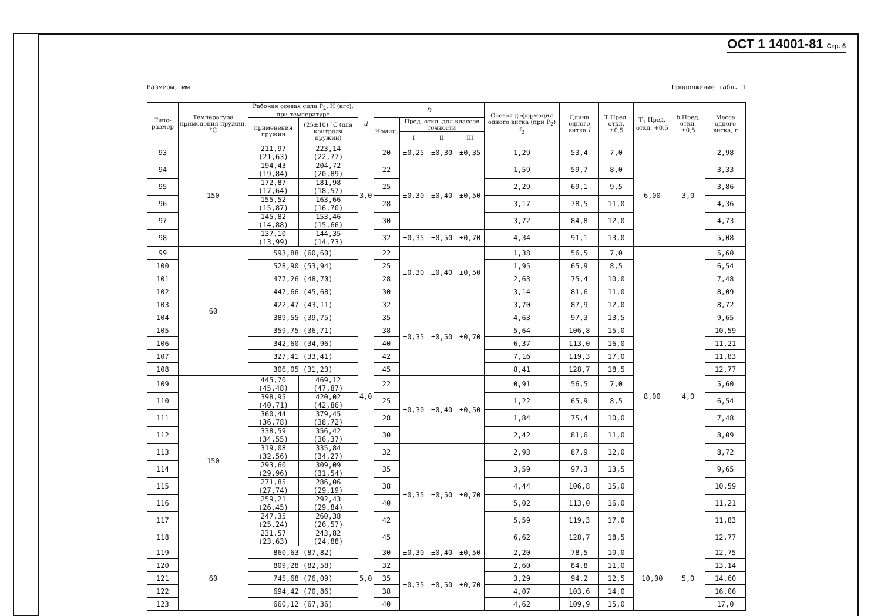ОСТ 1 14001-81 Стр. 6
Размеры, мм Продолжение табл. 1
| Типо-размер | Температура применения пружин, °C | Рабочая осевая сила P<sub>2</sub>, Н (кгс), при температуре | | d | D | | | | Осевая деформация одного витка (при P<sub>2</sub>) f<sub>2</sub> | Длина одного витка l | T Пред. откл. ±0,5 | T<sub>1</sub> Пред. откл. +0,5 | b Пред. откл. ±0,5 | Масса одного витка, г |
| --- | --- | --- | --- | --- | --- | --- | --- | --- | --- | --- | --- | --- | --- | --- |
| | | применения пружин | (25±10) °C (для контроля пружин) | | Номин. | Пред. откл. для классов точности | | | | | | | | |
| | | | | | | I | II | III | | | | | | |
| 93 | 150 | 211,97 (21,63) | 223,14 (22,77) | 3,0 | 20 | ±0,25 | ±0,30 | ±0,35 | 1,29 | 53,4 | 7,0 | 6,00 | 3,0 | 2,98 |
| 94 | | 194,43 (19,84) | 204,72 (20,89) | | 22 | ±0,30 | ±0,40 | ±0,50 | 1,59 | 59,7 | 8,0 | | | 3,33 |
| 95 | | 172,87 (17,64) | 181,98 (18,57) | | 25 | | | | 2,29 | 69,1 | 9,5 | | | 3,86 |
| 96 | | 155,52 (15,87) | 163,66 (16,70) | | 28 | | | | 3,17 | 78,5 | 11,0 | | | 4,36 |
| 97 | | 145,82 (14,88) | 153,46 (15,66) | | 30 | | | | 3,72 | 84,8 | 12,0 | | | 4,73 |
| 98 | | 137,10 (13,99) | 144,35 (14,73) | | 32 | ±0,35 | ±0,50 | ±0,70 | 4,34 | 91,1 | 13,0 | | | 5,08 |
| 99 | 60 | 593,88 (60,60) | | 4,0 | 22 | ±0,30 | ±0,40 | ±0,50 | 1,38 | 56,5 | 7,0 | 8,00 | 4,0 | 5,60 |
| 100 | | 528,90 (53,94) | | | 25 | | | | 1,95 | 65,9 | 8,5 | | | 6,54 |
| 101 | | 477,26 (48,70) | | | 28 | | | | 2,63 | 75,4 | 10,0 | | | 7,48 |
| 102 | | 447,66 (45,68) | | | 30 | | | | 3,14 | 81,6 | 11,0 | | | 8,09 |
| 103 | | 422,47 (43,11) | | | 32 | ±0,35 | ±0,50 | ±0,70 | 3,70 | 87,9 | 12,0 | | | 8,72 |
| 104 | | 389,55 (39,75) | | | 35 | | | | 4,63 | 97,3 | 13,5 | | | 9,65 |
| 105 | | 359,75 (36,71) | | | 38 | | | | 5,64 | 106,8 | 15,0 | | | 10,59 |
| 106 | | 342,60 (34,96) | | | 40 | | | | 6,37 | 113,0 | 16,0 | | | 11,21 |
| 107 | | 327,41 (33,41) | | | 42 | | | | 7,16 | 119,3 | 17,0 | | | 11,83 |
| 108 | | 306,05 (31,23) | | | 45 | | | | 8,41 | 128,7 | 18,5 | | | 12,77 |
| 109 | 150 | 445,70 (45,48) | 469,12 (47,87) | | 22 | ±0,30 | ±0,40 | ±0,50 | 0,91 | 56,5 | 7,0 | | | 5,60 |
| 110 | | 398,95 (40,71) | 420,02 (42,86) | | 25 | | | | 1,22 | 65,9 | 8,5 | | | 6,54 |
| 111 | | 360,44 (36,78) | 379,45 (38,72) | | 28 | | | | 1,84 | 75,4 | 10,0 | | | 7,48 |
| 112 | | 338,59 (34,55) | 356,42 (36,37) | | 30 | | | | 2,42 | 81,6 | 11,0 | | | 8,09 |
| 113 | | 319,08 (32,56) | 335,84 (34,27) | | 32 | ±0,35 | ±0,50 | ±0,70 | 2,93 | 87,9 | 12,0 | | | 8,72 |
| 114 | | 293,60 (29,96) | 309,09 (31,54) | | 35 | | | | 3,59 | 97,3 | 13,5 | | | 9,65 |
| 115 | | 271,85 (27,74) | 286,06 (29,19) | | 38 | | | | 4,44 | 106,8 | 15,0 | | | 10,59 |
| 116 | | 259,21 (26,45) | 292,43 (29,84) | | 40 | | | | 5,02 | 113,0 | 16,0 | | | 11,21 |
| 117 | | 247,35 (25,24) | 260,38 (26,57) | | 42 | | | | 5,59 | 119,3 | 17,0 | | | 11,83 |
| 118 | | 231,57 (23,63) | 243,82 (24,88) | | 45 | | | | 6,62 | 128,7 | 18,5 | | | 12,77 |
| 119 | 60 | 860,63 (87,82) | | 5,0 | 30 | ±0,30 | ±0,40 | ±0,50 | 2,20 | 78,5 | 10,0 | 10,00 | 5,0 | 12,75 |
| 120 | | 809,28 (82,58) | | | 32 | ±0,35 | ±0,50 | ±0,70 | 2,60 | 84,8 | 11,0 | | | 13,14 |
| 121 | | 745,68 (76,09) | | | 35 | | | | 3,29 | 94,2 | 12,5 | | | 14,60 |
| 122 | | 694,42 (70,86) | | | 38 | | | | 4,07 | 103,6 | 14,0 | | | 16,06 |
| 123 | | 660,12 (67,36) | | | 40 | | | | 4,62 | 109,9 | 15,0 | | | 17,0 |